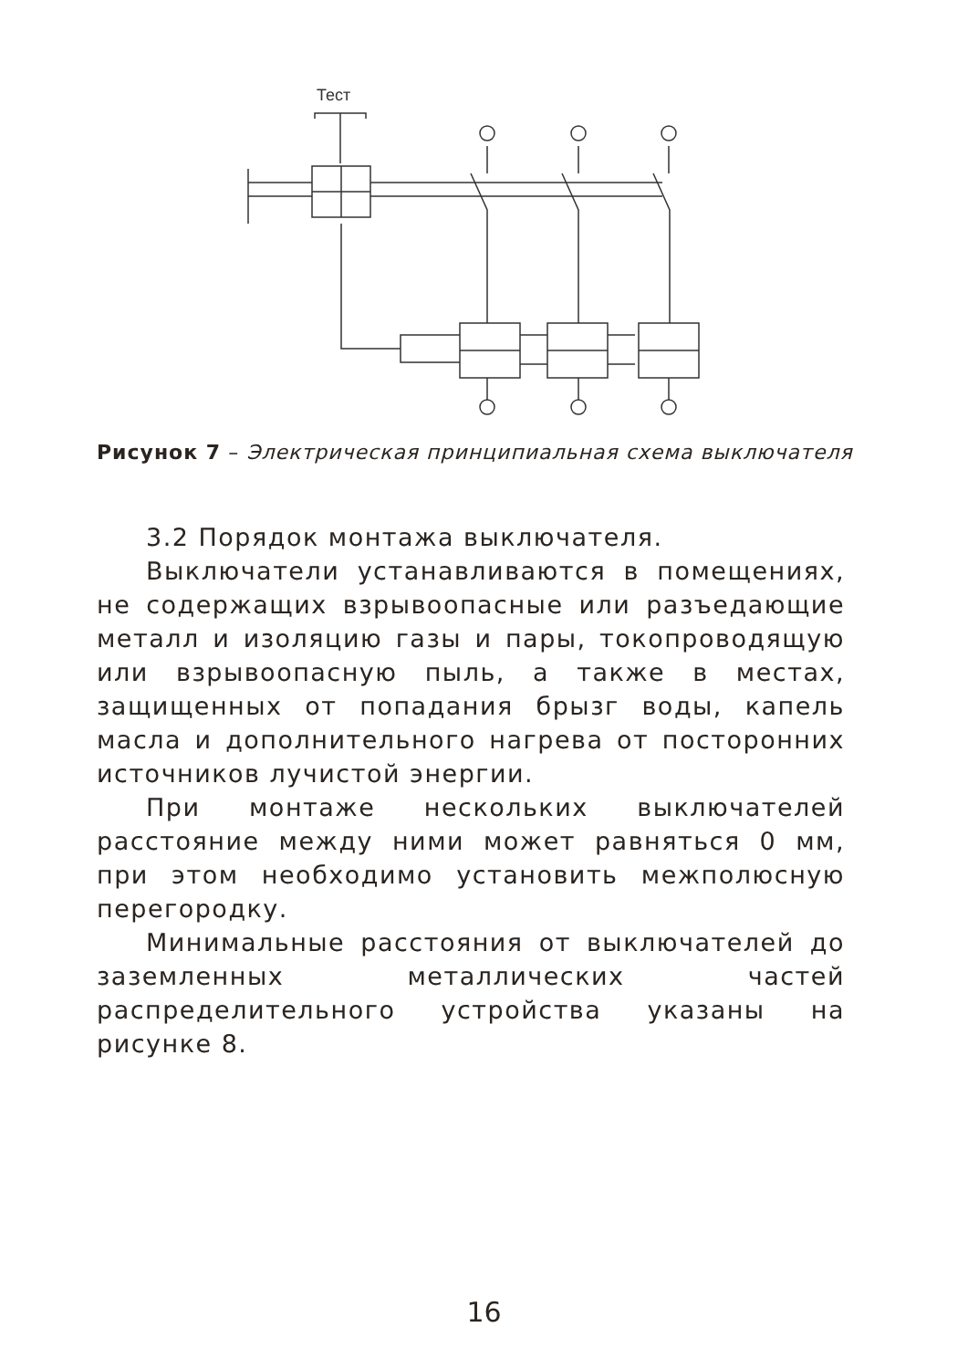Тест
Рисунок 7 – Электрическая принципиальная схема выключателя
3.2 Порядок монтажа выключателя.
Выключатели устанавливаются в помещениях, не содержащих взрывоопасные или разъедающие металл и изоляцию газы и пары, токопроводящую или взрывоопасную пыль, а также в местах, защищенных от попадания брызг воды, капель масла и дополнительного нагрева от посторонних источников лучистой энергии.
При монтаже нескольких выключателей расстояние между ними может равняться 0 мм, при этом необходимо установить межполюсную перегородку.
Минимальные расстояния от выключателей до заземленных металлических частей распределительного устройства указаны на рисунке 8.
16